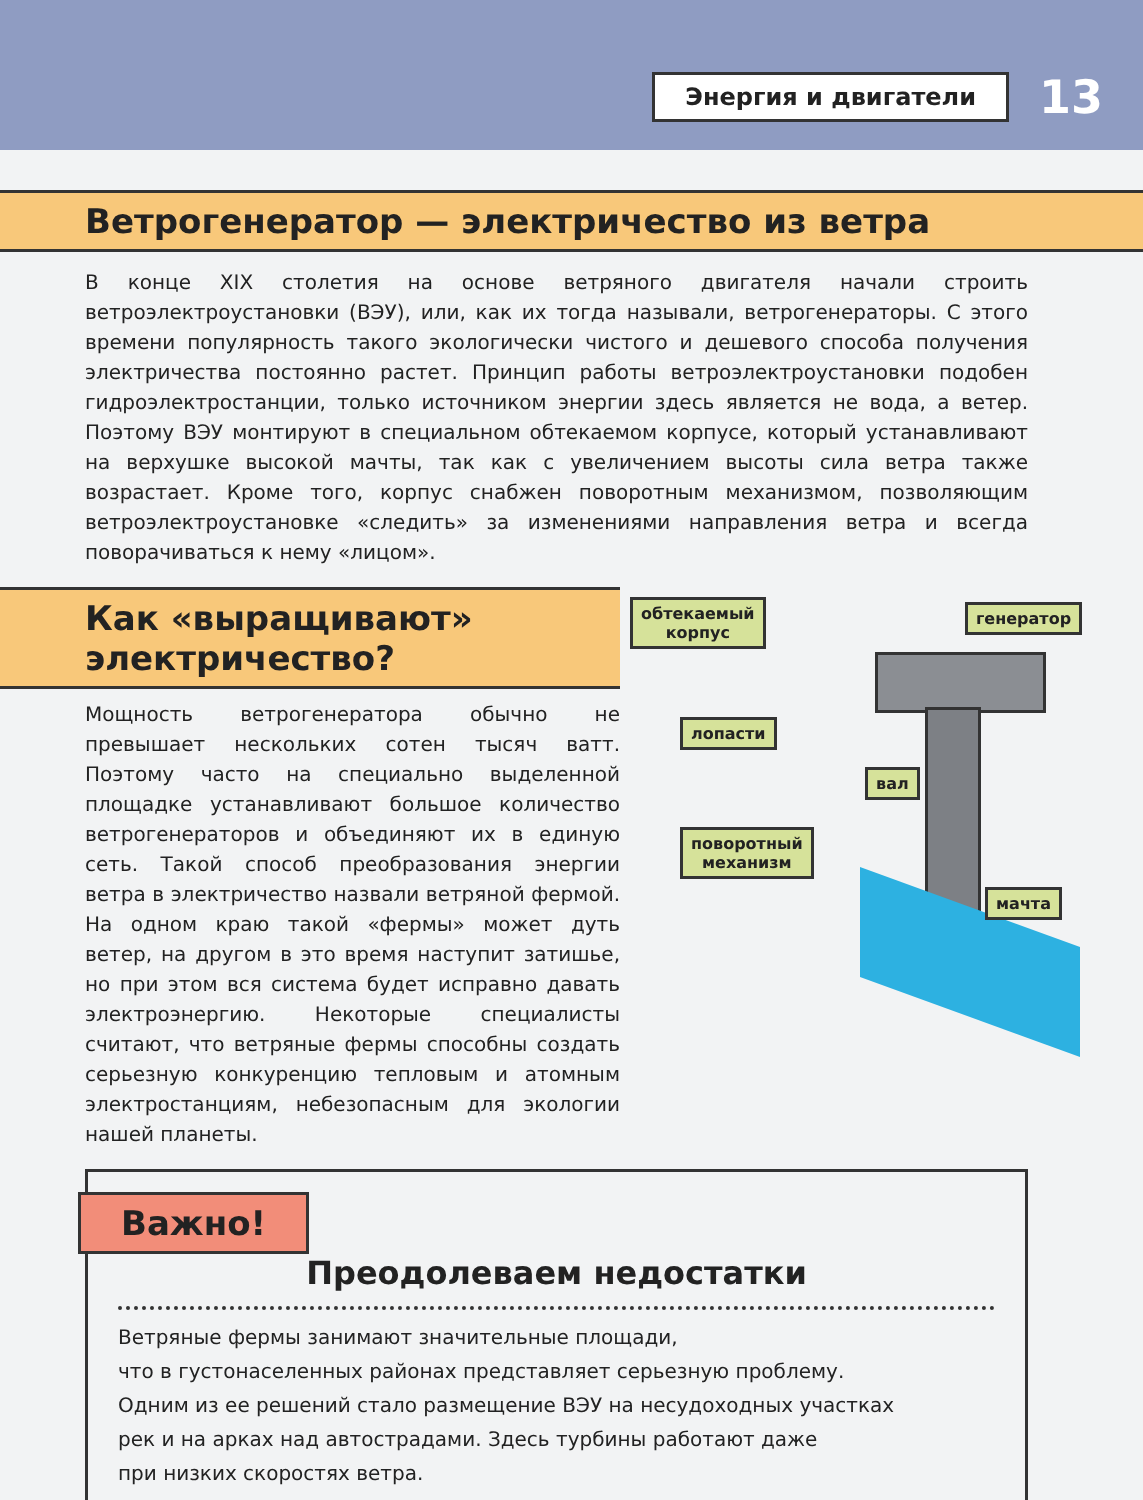Энергия и двигатели
13
Ветрогенератор — электричество из ветра
В конце XIX столетия на основе ветряного двигателя начали строить ветроэлектроуста­новки (ВЭУ), или, как их тогда называли, ветрогенераторы. С этого времени популярность такого экологически чистого и дешевого способа получения электричества постоянно растет. Принцип работы ветроэлектроустановки подобен гидроэлектростанции, только источником энергии здесь является не вода, а ветер. Поэтому ВЭУ монтируют в специ­альном обтекаемом корпусе, который устанавливают на верхушке высокой мачты, так как с увеличением высоты сила ветра также возрастает. Кроме того, корпус снабжен поворотным механизмом, позволяющим ветроэлектроустановке «следить» за изменениями направления ветра и всегда поворачиваться к нему «лицом».
Как «выращивают»
электричество?
Мощность ветрогенератора обычно не превышает не­скольких сотен тысяч ватт. Поэтому часто на специально выделенной площадке устанавливают большое количество ветрогенераторов и объединяют их в единую сеть. Такой способ преобразования энергии ветра в электричество назвали ветряной фермой. На одном краю такой «фер­мы» может дуть ветер, на другом в это время наступит затишье, но при этом вся система будет исправно давать электроэнергию. Некоторые специалисты считают, что ве­тряные фермы способны создать серьезную конкуренцию тепловым и атомным электростанциям, небезопасным для экологии нашей планеты.
обтекаемый
корпус
генератор
лопасти
вал
поворотный
механизм
мачта
Важно!
Преодолеваем недостатки
Ветряные фермы занимают значительные площади,
что в густонаселенных районах представляет серьезную проблему.
Одним из ее решений стало размещение ВЭУ на несудоходных участках
рек и на арках над автострадами. Здесь турбины работают даже
при низких скоростях ветра.